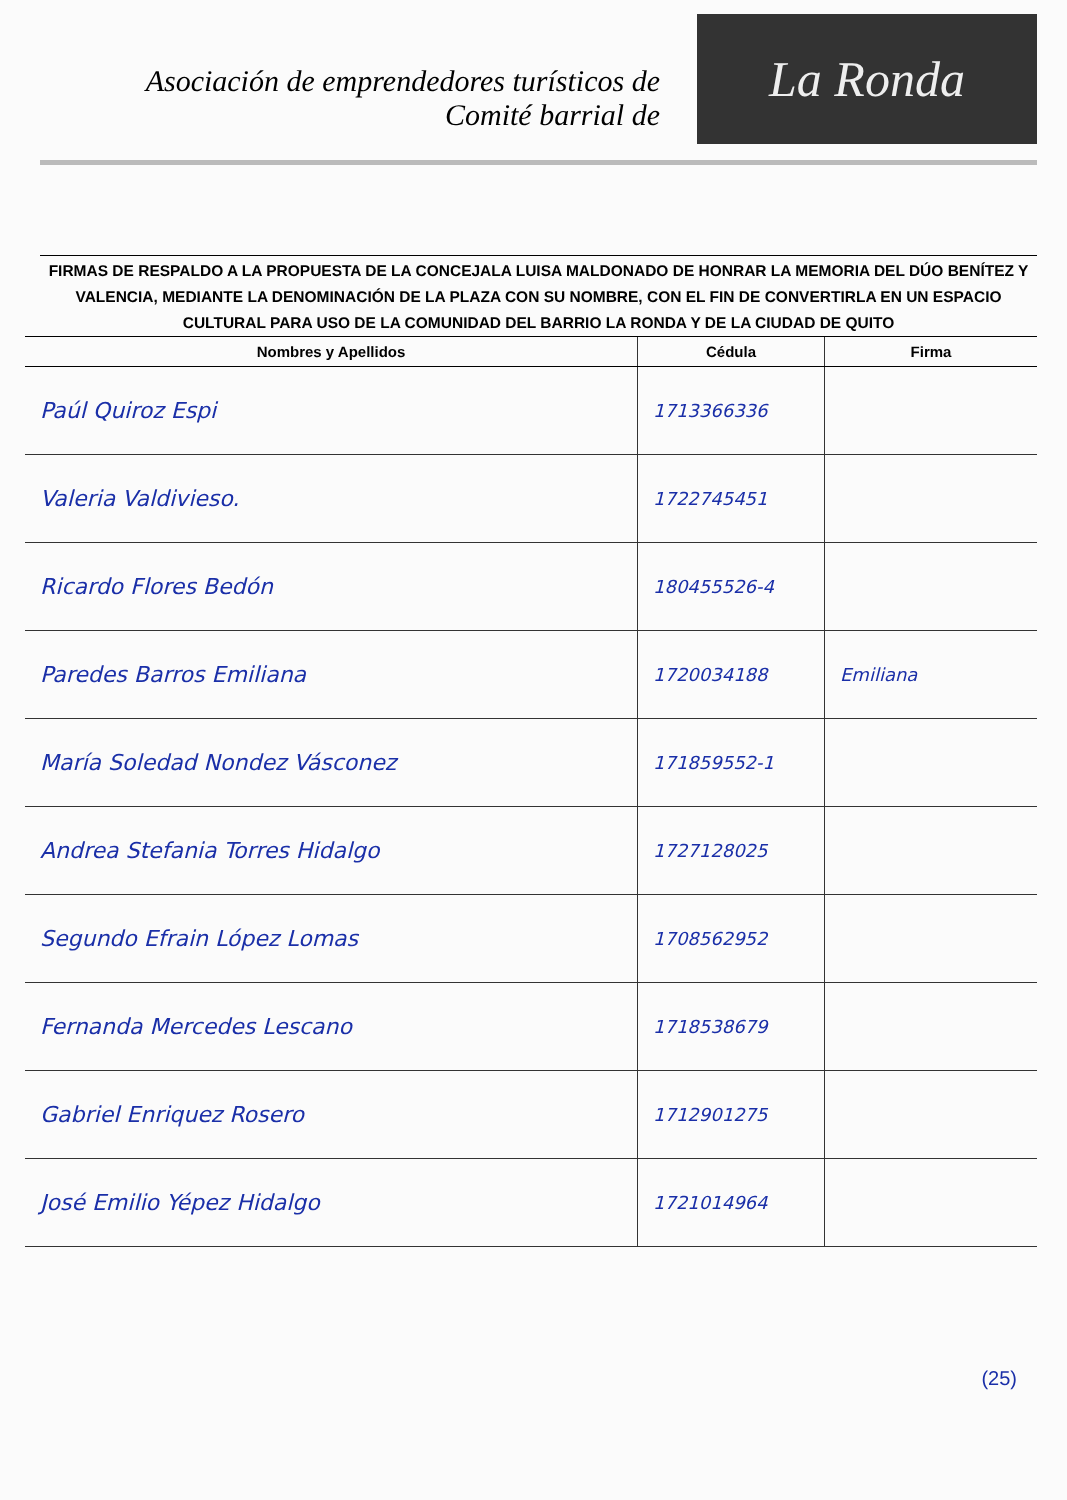Asociación de emprendedores turísticos de
Comité barrial de
La Ronda
FIRMAS DE RESPALDO A LA PROPUESTA DE LA CONCEJALA LUISA MALDONADO DE HONRAR LA MEMORIA DEL DÚO BENÍTEZ Y VALENCIA, MEDIANTE LA DENOMINACIÓN DE LA PLAZA CON SU NOMBRE, CON EL FIN DE CONVERTIRLA EN UN ESPACIO CULTURAL PARA USO DE LA COMUNIDAD DEL BARRIO LA RONDA Y DE LA CIUDAD DE QUITO
| Nombres y Apellidos | Cédula | Firma |
| --- | --- | --- |
| Paúl Quiroz Espi | 1713366336 | |
| Valeria Valdivieso. | 1722745451 | |
| Ricardo Flores Bedón | 180455526-4 | |
| Paredes Barros Emiliana | 1720034188 | Emiliana |
| María Soledad Nondez Vásconez | 171859552-1 | |
| Andrea Stefania Torres Hidalgo | 1727128025 | |
| Segundo Efrain López Lomas | 1708562952 | |
| Fernanda Mercedes Lescano | 1718538679 | |
| Gabriel Enriquez Rosero | 1712901275 | |
| José Emilio Yépez Hidalgo | 1721014964 | |
(25)